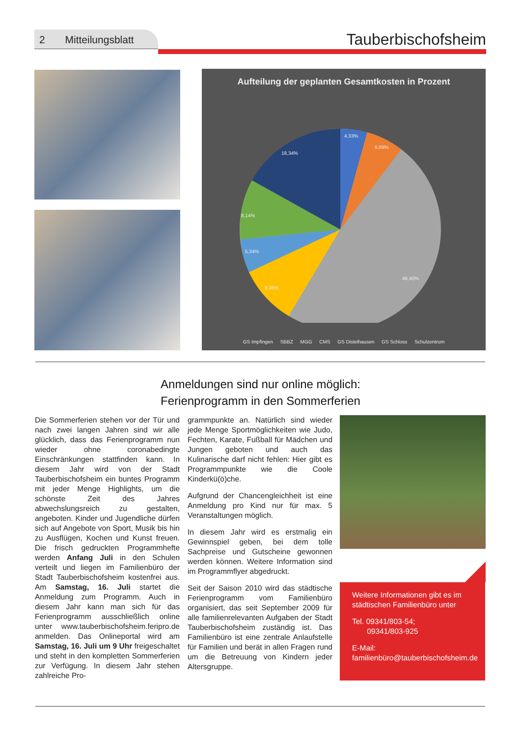2 Mitteilungsblatt
Tauberbischofsheim
Aufteilung der geplanten Gesamtkosten in Prozent
4,33%
6,09%
18,34%
8,14%
5,34%
9,36%
48,40%
GS Impfingen SBBZ MGG CMS GS Distelhausen GS Schloss Schulzentrum
Anmeldungen sind nur online möglich:
Ferienprogramm in den Sommerferien
Die Sommerferien stehen vor der Tür und nach zwei langen Jahren sind wir alle glücklich, dass das Ferienprogramm nun wieder ohne coronabedingte Einschränkungen stattfinden kann. In diesem Jahr wird von der Stadt Tauberbischofsheim ein buntes Programm mit jeder Menge Highlights, um die schönste Zeit des Jahres abwechslungsreich zu gestalten, angeboten. Kinder und Jugendliche dürfen sich auf Angebote von Sport, Musik bis hin zu Ausflügen, Kochen und Kunst freuen. Die frisch gedruckten Programmhefte werden Anfang Juli in den Schulen verteilt und liegen im Familienbüro der Stadt Tauberbischofsheim kostenfrei aus. Am Samstag, 16. Juli startet die Anmeldung zum Programm. Auch in diesem Jahr kann man sich für das Ferienprogramm ausschließlich online unter www.tauberbischofsheim.feripro.de anmelden. Das Onlineportal wird am Samstag, 16. Juli um 9 Uhr freigeschaltet und steht in den kompletten Sommerferien zur Verfügung. In diesem Jahr stehen zahlreiche Pro-
grammpunkte an. Natürlich sind wieder jede Menge Sportmöglichkeiten wie Judo, Fechten, Karate, Fußball für Mädchen und Jungen geboten und auch das Kulinarische darf nicht fehlen: Hier gibt es Programmpunkte wie die Coole Kinderkü(ö)che.
Aufgrund der Chancengleichheit ist eine Anmeldung pro Kind nur für max. 5 Veranstaltungen möglich.
In diesem Jahr wird es erstmalig ein Gewinnspiel geben, bei dem tolle Sachpreise und Gutscheine gewonnen werden können. Weitere Information sind im Programmflyer abgedruckt.
Seit der Saison 2010 wird das städtische Ferienprogramm vom Familienbüro organisiert, das seit September 2009 für alle familienrelevanten Aufgaben der Stadt Tauberbischofsheim zuständig ist. Das Familienbüro ist eine zentrale Anlaufstelle für Familien und berät in allen Fragen rund um die Betreuung von Kindern jeder Altersgruppe.
Weitere Informationen gibt es im städtischen Familienbüro unter
Tel. 09341/803-54;
09341/803-925
E-Mail: familienbüro@tauberbischofsheim.de